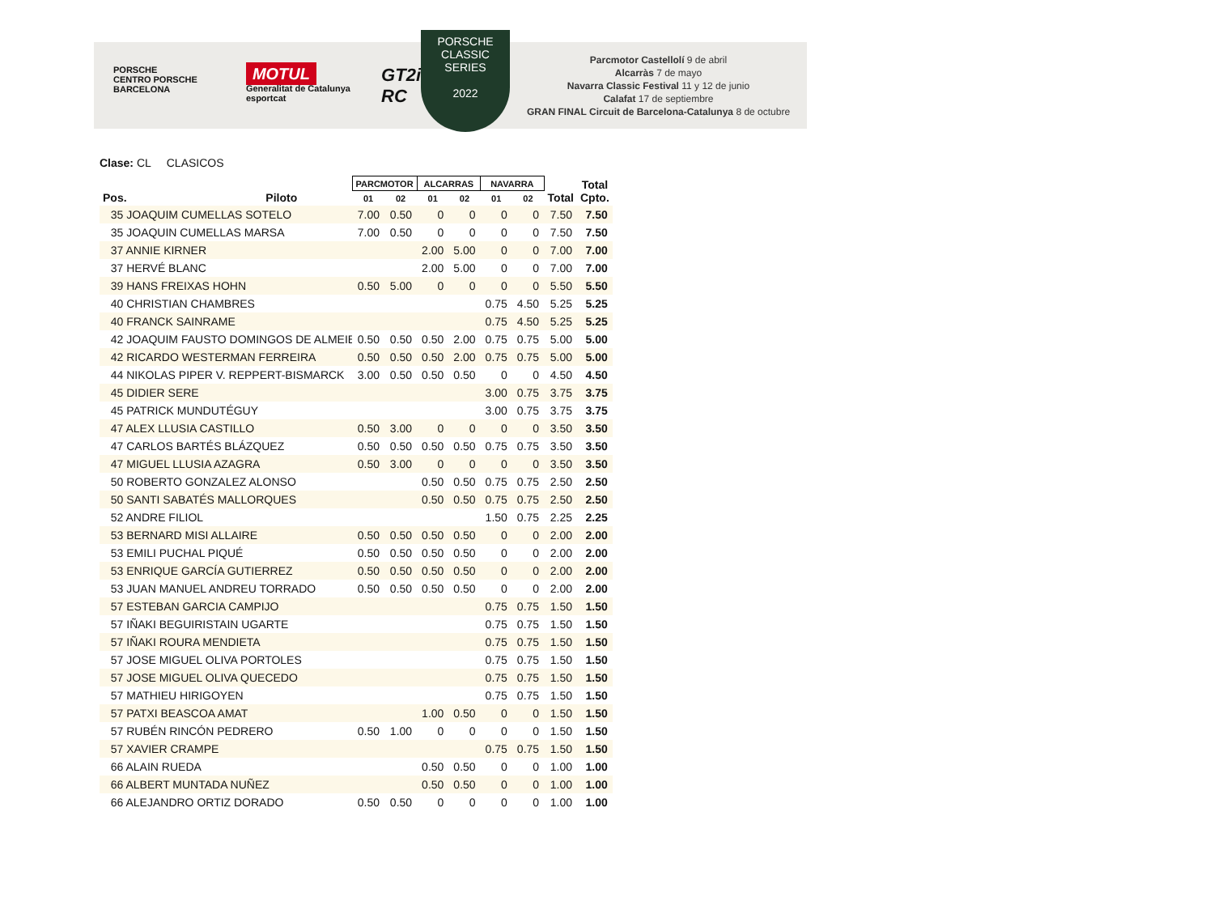PORSCHE
CENTRO PORSCHE BARCELONA
MOTUL
Generalitat de Catalunya esportcat
GT2i
RC
PORSCHE
CLASSIC SERIES
2022
Parcmotor Castellolí 9 de abril
Alcarràs 7 de mayo
Navarra Classic Festival 11 y 12 de junio
Calafat 17 de septiembre
GRAN FINAL Circuit de Barcelona-Catalunya 8 de octubre
Clase: CL CLASICOS
| Pos. | Piloto | PARCMOTOR | | ALCARRAS | | NAVARRA | | Total | Total Cpto. |
| --- | --- | --- | --- | --- | --- | --- | --- | --- | --- |
| | | 01 | 02 | 01 | 02 | 01 | 02 | | |
| 35 JOAQUIM CUMELLAS SOTELO | | 7.00 | 0.50 | 0 | 0 | 0 | 0 | 7.50 | 7.50 |
| 35 JOAQUIN CUMELLAS MARSA | | 7.00 | 0.50 | 0 | 0 | 0 | 0 | 7.50 | 7.50 |
| 37 ANNIE KIRNER | | | | 2.00 | 5.00 | 0 | 0 | 7.00 | 7.00 |
| 37 HERVÉ BLANC | | | | 2.00 | 5.00 | 0 | 0 | 7.00 | 7.00 |
| 39 HANS FREIXAS HOHN | | 0.50 | 5.00 | 0 | 0 | 0 | 0 | 5.50 | 5.50 |
| 40 CHRISTIAN CHAMBRES | | | | | | 0.75 | 4.50 | 5.25 | 5.25 |
| 40 FRANCK SAINRAME | | | | | | 0.75 | 4.50 | 5.25 | 5.25 |
| 42 JOAQUIM FAUSTO DOMINGOS DE ALMEIE | | 0.50 | 0.50 | 0.50 | 2.00 | 0.75 | 0.75 | 5.00 | 5.00 |
| 42 RICARDO WESTERMAN FERREIRA | | 0.50 | 0.50 | 0.50 | 2.00 | 0.75 | 0.75 | 5.00 | 5.00 |
| 44 NIKOLAS PIPER V. REPPERT-BISMARCK | | 3.00 | 0.50 | 0.50 | 0.50 | 0 | 0 | 4.50 | 4.50 |
| 45 DIDIER SERE | | | | | | 3.00 | 0.75 | 3.75 | 3.75 |
| 45 PATRICK MUNDUTÉGUY | | | | | | 3.00 | 0.75 | 3.75 | 3.75 |
| 47 ALEX LLUSIA CASTILLO | | 0.50 | 3.00 | 0 | 0 | 0 | 0 | 3.50 | 3.50 |
| 47 CARLOS BARTÉS BLÁZQUEZ | | 0.50 | 0.50 | 0.50 | 0.50 | 0.75 | 0.75 | 3.50 | 3.50 |
| 47 MIGUEL LLUSIA AZAGRA | | 0.50 | 3.00 | 0 | 0 | 0 | 0 | 3.50 | 3.50 |
| 50 ROBERTO GONZALEZ ALONSO | | | | 0.50 | 0.50 | 0.75 | 0.75 | 2.50 | 2.50 |
| 50 SANTI SABATÉS MALLORQUES | | | | 0.50 | 0.50 | 0.75 | 0.75 | 2.50 | 2.50 |
| 52 ANDRE FILIOL | | | | | | 1.50 | 0.75 | 2.25 | 2.25 |
| 53 BERNARD MISI ALLAIRE | | 0.50 | 0.50 | 0.50 | 0.50 | 0 | 0 | 2.00 | 2.00 |
| 53 EMILI PUCHAL PIQUÉ | | 0.50 | 0.50 | 0.50 | 0.50 | 0 | 0 | 2.00 | 2.00 |
| 53 ENRIQUE GARCÍA GUTIERREZ | | 0.50 | 0.50 | 0.50 | 0.50 | 0 | 0 | 2.00 | 2.00 |
| 53 JUAN MANUEL ANDREU TORRADO | | 0.50 | 0.50 | 0.50 | 0.50 | 0 | 0 | 2.00 | 2.00 |
| 57 ESTEBAN GARCIA CAMPIJO | | | | | | 0.75 | 0.75 | 1.50 | 1.50 |
| 57 IÑAKI BEGUIRISTAIN UGARTE | | | | | | 0.75 | 0.75 | 1.50 | 1.50 |
| 57 IÑAKI ROURA MENDIETA | | | | | | 0.75 | 0.75 | 1.50 | 1.50 |
| 57 JOSE MIGUEL OLIVA PORTOLES | | | | | | 0.75 | 0.75 | 1.50 | 1.50 |
| 57 JOSE MIGUEL OLIVA QUECEDO | | | | | | 0.75 | 0.75 | 1.50 | 1.50 |
| 57 MATHIEU HIRIGOYEN | | | | | | 0.75 | 0.75 | 1.50 | 1.50 |
| 57 PATXI BEASCOA AMAT | | | | 1.00 | 0.50 | 0 | 0 | 1.50 | 1.50 |
| 57 RUBÉN RINCÓN PEDRERO | | 0.50 | 1.00 | 0 | 0 | 0 | 0 | 1.50 | 1.50 |
| 57 XAVIER CRAMPE | | | | | | 0.75 | 0.75 | 1.50 | 1.50 |
| 66 ALAIN RUEDA | | | | 0.50 | 0.50 | 0 | 0 | 1.00 | 1.00 |
| 66 ALBERT MUNTADA NUÑEZ | | | | 0.50 | 0.50 | 0 | 0 | 1.00 | 1.00 |
| 66 ALEJANDRO ORTIZ DORADO | | 0.50 | 0.50 | 0 | 0 | 0 | 0 | 1.00 | 1.00 |